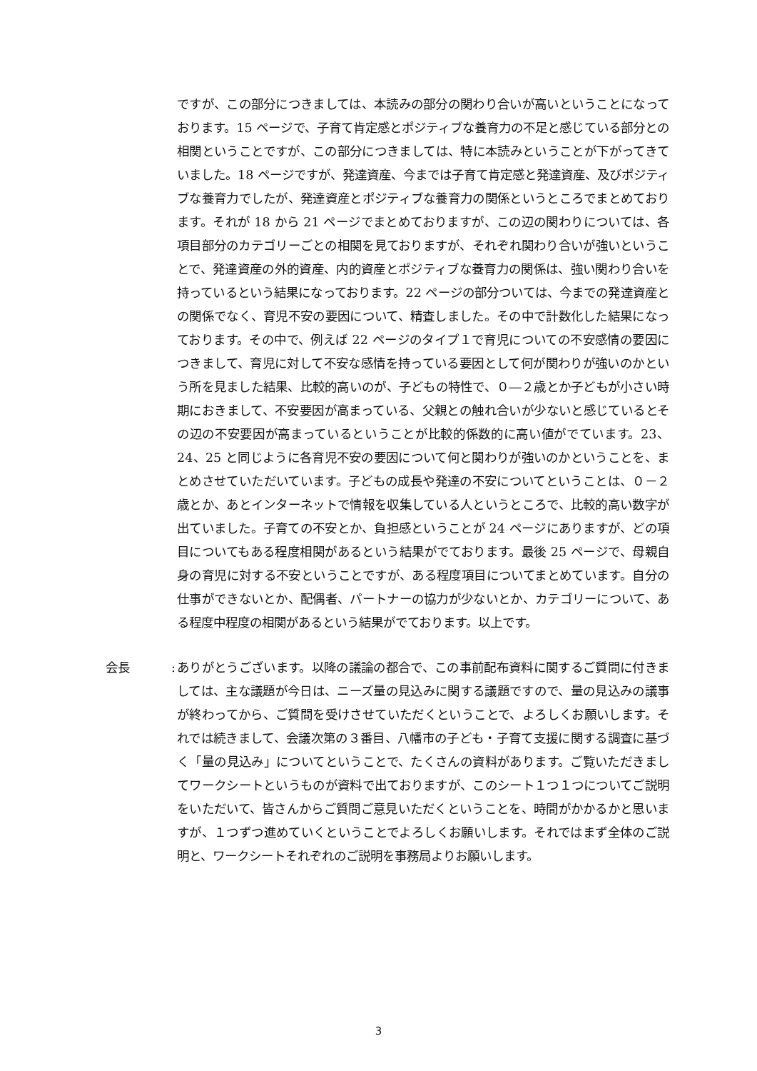ですが、この部分につきましては、本読みの部分の関わり合いが高いということになっております。15 ページで、子育て肯定感とポジティブな養育力の不足と感じている部分との相関ということですが、この部分につきましては、特に本読みということが下がってきていました。18 ページですが、発達資産、今までは子育て肯定感と発達資産、及びポジティブな養育力でしたが、発達資産とポジティブな養育力の関係というところでまとめております。それが 18 から 21 ページでまとめておりますが、この辺の関わりについては、各項目部分のカテゴリーごとの相関を見ておりますが、それぞれ関わり合いが強いということで、発達資産の外的資産、内的資産とポジティブな養育力の関係は、強い関わり合いを持っているという結果になっております。22 ページの部分ついては、今までの発達資産との関係でなく、育児不安の要因について、精査しました。その中で計数化した結果になっております。その中で、例えば 22 ページのタイプ１で育児についての不安感情の要因につきまして、育児に対して不安な感情を持っている要因として何が関わりが強いのかという所を見ました結果、比較的高いのが、子どもの特性で、０―２歳とか子どもが小さい時期におきまして、不安要因が高まっている、父親との触れ合いが少ないと感じているとその辺の不安要因が高まっているということが比較的係数的に高い値がでています。23、24、25 と同じように各育児不安の要因について何と関わりが強いのかということを、まとめさせていただいています。子どもの成長や発達の不安についてということは、０－２歳とか、あとインターネットで情報を収集している人というところで、比較的高い数字が出ていました。子育ての不安とか、負担感ということが 24 ページにありますが、どの項目についてもある程度相関があるという結果がでております。最後 25 ページで、母親自身の育児に対する不安ということですが、ある程度項目についてまとめています。自分の仕事ができないとか、配偶者、パートナーの協力が少ないとか、カテゴリーについて、ある程度中程度の相関があるという結果がでております。以上です。
会長: ありがとうございます。以降の議論の都合で、この事前配布資料に関するご質問に付きましては、主な議題が今日は、ニーズ量の見込みに関する議題ですので、量の見込みの議事が終わってから、ご質問を受けさせていただくということで、よろしくお願いします。それでは続きまして、会議次第の３番目、八幡市の子ども・子育て支援に関する調査に基づく「量の見込み」についてということで、たくさんの資料があります。ご覧いただきましてワークシートというものが資料で出ておりますが、このシート１つ１つについてご説明をいただいて、皆さんからご質問ご意見いただくということを、時間がかかるかと思いますが、１つずつ進めていくということでよろしくお願いします。それではまず全体のご説明と、ワークシートそれぞれのご説明を事務局よりお願いします。
3